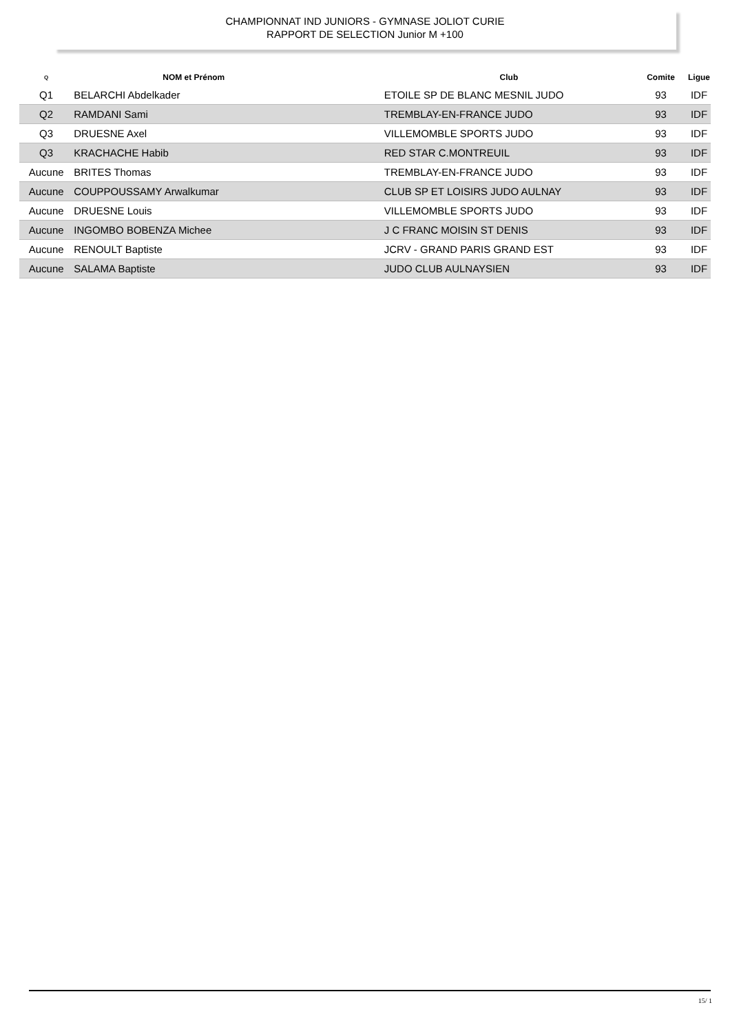CHAMPIONNAT IND JUNIORS - GYMNASE JOLIOT CURIE
RAPPORT DE SELECTION Junior M +100
| Q | NOM et Prénom | Club | Comite | Ligue |
| --- | --- | --- | --- | --- |
| Q1 | BELARCHI Abdelkader | ETOILE SP DE BLANC MESNIL JUDO | 93 | IDF |
| Q2 | RAMDANI Sami | TREMBLAY-EN-FRANCE JUDO | 93 | IDF |
| Q3 | DRUESNE Axel | VILLEMOMBLE SPORTS JUDO | 93 | IDF |
| Q3 | KRACHACHE Habib | RED STAR C.MONTREUIL | 93 | IDF |
| Aucune | BRITES Thomas | TREMBLAY-EN-FRANCE JUDO | 93 | IDF |
| Aucune | COUPPOUSSAMY Arwalkumar | CLUB SP ET LOISIRS JUDO AULNAY | 93 | IDF |
| Aucune | DRUESNE Louis | VILLEMOMBLE SPORTS JUDO | 93 | IDF |
| Aucune | INGOMBO BOBENZA Michee | J C FRANC MOISIN ST DENIS | 93 | IDF |
| Aucune | RENOULT Baptiste | JCRV - GRAND PARIS GRAND EST | 93 | IDF |
| Aucune | SALAMA Baptiste | JUDO CLUB AULNAYSIEN | 93 | IDF |
15/ 1